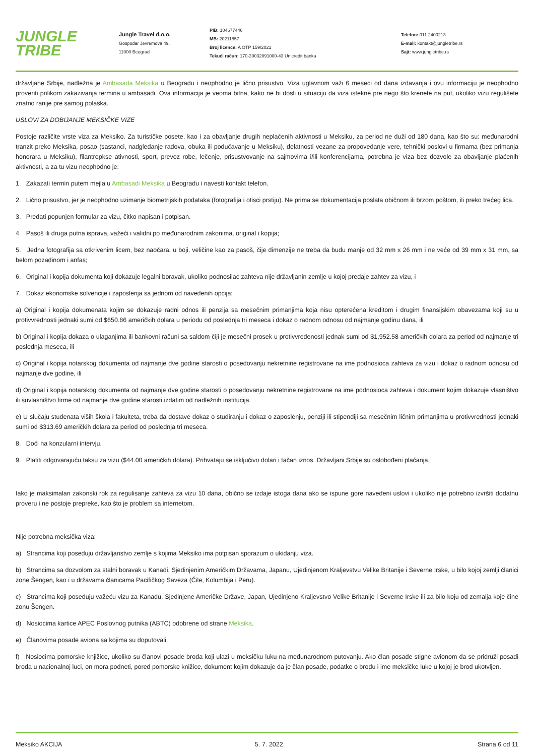JUNGLE
TRIBE
Jungle Travel d.o.o.
Gospodar Jevremova 49,
11000 Beograd
PIB: 104677446
MB: 20211857
Broj licence: A OTP 159/2021
Tekući račun: 170-30032091000-43 Unicredit banka
Telefon: 011 2400213
E-mail: kontakt@jungletribe.rs
Sajt: www.jungletribe.rs
državljane Srbije, nadležna je Ambasada Meksika u Beogradu i neophodno je lično prisustvo. Viza uglavnom važi 6 meseci od dana izdavanja i ovu informaciju je neophodno proveriti prilikom zakazivanja termina u ambasadi. Ova informacija je veoma bitna, kako ne bi dosli u situaciju da viza istekne pre nego što krenete na put, ukoliko vizu regulišete znatno ranije pre samog polaska.
USLOVI ZA DOBIJANJE MEKSIČKE VIZE
Postoje različite vrste viza za Meksiko. Za turističke posete, kao i za obavljanje drugih neplaćenih aktivnosti u Meksiku, za period ne duži od 180 dana, kao što su: međunarodni tranzit preko Meksika, posao (sastanci, nadgledanje radova, obuka ili podučavanje u Meksiku), delatnosti vezane za propovedanje vere, tehnički poslovi u firmama (bez primanja honorara u Meksiku), filantropkse ativnosti, sport, prevoz robe, lečenje, prisustvovanje na sajmovima i/ili konferencijama, potrebna je viza bez dozvole za obavljanje plaćenih aktivnosti, a za tu vizu neophodno je:
1. Zakazati termin putem mejla u Ambasadi Meksika u Beogradu i navesti kontakt telefon.
2. Lično prisustvo, jer je neophodno uzimanje biometrijskih podataka (fotografija i otisci prstiju). Ne prima se dokumentacija poslata običnom ili brzom poštom, ili preko trećeg lica.
3. Predati popunjen formular za vizu, čitko napisan i potpisan.
4. Pasoš ili druga putna isprava, važeći i validni po međunarodnim zakonima, original i kopija;
5. Jedna fotografija sa otkrivenim licem, bez naočara, u boji, veličine kao za pasoš, čije dimenzije ne treba da budu manje od 32 mm x 26 mm i ne veće od 39 mm x 31 mm, sa belom pozadinom i anfas;
6. Original i kopija dokumenta koji dokazuje legalni boravak, ukoliko podnosilac zahteva nije državljanin zemlje u kojoj predaje zahtev za vizu, i
7. Dokaz ekonomske solvencije i zaposlenja sa jednom od navedenih opcija:
a) Original i kopija dokumenata kojim se dokazuje radni odnos ili penzija sa mesečnim primanjima koja nisu opterećena kreditom i drugim finansijskim obavezama koji su u protivvrednosti jednaki sumi od $650.86 američkih dolara u periodu od poslednja tri meseca i dokaz o radnom odnosu od najmanje godinu dana, ili
b) Original i kopija dokaza o ulaganjima ili bankovni računi sa saldom čiji je mesečni prosek u protivvredenosti jednak sumi od $1,952.58 američkih dolara za period od najmanje tri poslednja meseca, ili
c) Original i kopija notarskog dokumenta od najmanje dve godine starosti o posedovanju nekretnine registrovane na ime podnosioca zahteva za vizu i dokaz o radnom odnosu od najmanje dve godine, ili
d) Original i kopija notarskog dokumenta od najmanje dve godine starosti o posedovanju nekretnine registrovane na ime podnosioca zahteva i dokument kojim dokazuje vlasništvo ili suvlasništvo firme od najmanje dve godine starosti izdatim od nadležnih institucija.
e) U slučaju studenata viših škola i fakulteta, treba da dostave dokaz o studiranju i dokaz o zaposlenju, penziji ili stipendiji sa mesečnim ličnim primanjima u protivvrednosti jednaki sumi od $313.69 američkih dolara za period od poslednja tri meseca.
8. Doći na konzularni intervju.
9. Platiti odgovarajuću taksu za vizu ($44.00 američkih dolara). Prihvataju se isključivo dolari i tačan iznos. Državljani Srbije su oslobođeni plaćanja.
Iako je maksimalan zakonski rok za regulisanje zahteva za vizu 10 dana, obično se izdaje istoga dana ako se ispune gore navedeni uslovi i ukoliko nije potrebno izvršiti dodatnu proveru i ne postoje prepreke, kao što je problem sa internetom.
Nije potrebna meksička viza:
a) Strancima koji poseduju državljanstvo zemlje s kojima Meksiko ima potpisan sporazum o ukidanju viza.
b) Strancima sa dozvolom za stalni boravak u Kanadi, Sjedinjenim Američkim Državama, Japanu, Ujedinjenom Kraljevstvu Velike Britanije i Severne Irske, u bilo kojoj zemlji članici zone Šengen, kao i u državama članicama Pacifičkog Saveza (Čile, Kolumbija i Peru).
c) Strancima koji poseduju važeću vizu za Kanadu, Sjedinjene Američke Države, Japan, Ujedinjeno Kraljevstvo Velike Britanije i Severne Irske ili za bilo koju od zemalja koje čine zonu Šengen.
d) Nosiocima kartice APEC Poslovnog putnika (ABTC) odobrene od strane Meksika.
e) Članovima posade aviona sa kojima su doputovali.
f) Nosiocima pomorske knjižice, ukoliko su članovi posade broda koji ulazi u meksičku luku na međunarodnom putovanju. Ako član posade stigne avionom da se pridruži posadi broda u nacionalnoj luci, on mora podneti, pored pomorske knižice, dokument kojim dokazuje da je član posade, podatke o brodu i ime meksičke luke u kojoj je brod ukotvljen.
Meksiko AKCIJA 5. 7. 2022. Strana 6 od 11